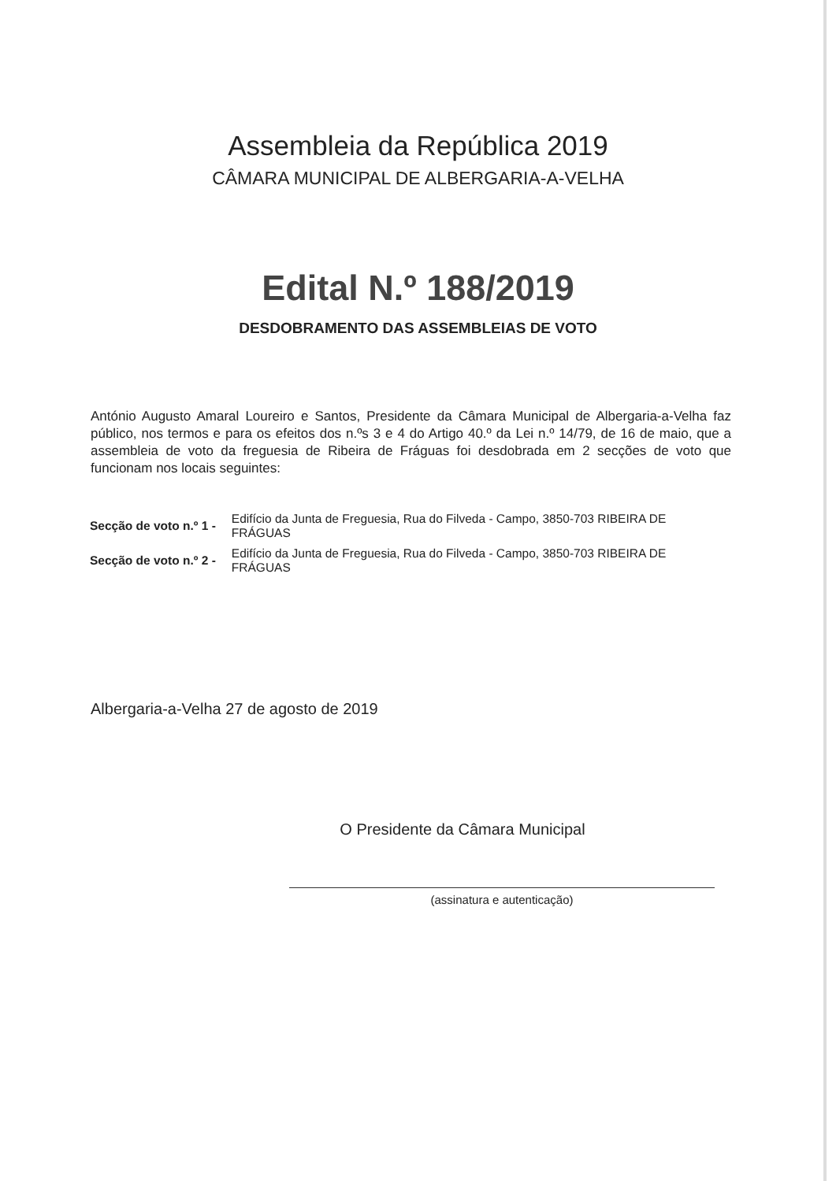Assembleia da República 2019
CÂMARA MUNICIPAL DE ALBERGARIA-A-VELHA
Edital N.º 188/2019
DESDOBRAMENTO DAS ASSEMBLEIAS DE VOTO
António Augusto Amaral Loureiro e Santos, Presidente da Câmara Municipal de Albergaria-a-Velha faz público, nos termos e para os efeitos dos n.ºs 3 e 4 do Artigo 40.º da Lei n.º 14/79, de 16 de maio, que a assembleia de voto da freguesia de Ribeira de Fráguas foi desdobrada em 2 secções de voto que funcionam nos locais seguintes:
| Secção de voto n.º 1 - | Edifício da Junta de Freguesia, Rua do Filveda - Campo, 3850-703 RIBEIRA DE FRÁGUAS |
| Secção de voto n.º 2 - | Edifício da Junta de Freguesia, Rua do Filveda - Campo, 3850-703 RIBEIRA DE FRÁGUAS |
Albergaria-a-Velha 27 de agosto de 2019
O Presidente da Câmara Municipal
(assinatura e autenticação)